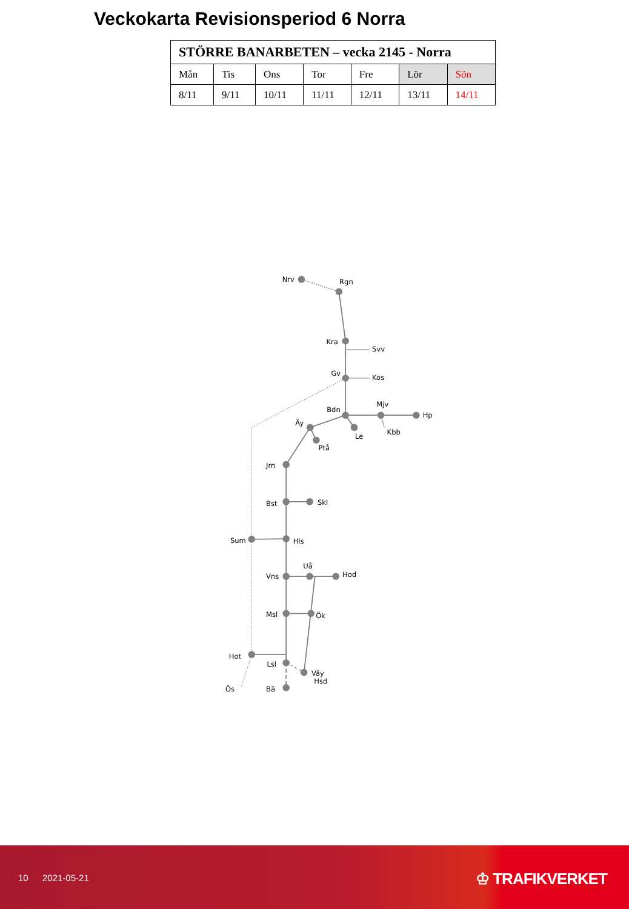Veckokarta Revisionsperiod 6 Norra
| STÖRRE BANARBETEN – vecka 2145 - Norra | | | | | | |
| --- | --- | --- | --- | --- | --- | --- |
| Mån | Tis | Ons | Tor | Fre | Lör | Sön |
| 8/11 | 9/11 | 10/11 | 11/11 | 12/11 | 13/11 | 14/11 |
Nrv
Rgn
Kra
Svv
Gv
Kos
Mjv
Bdn
Hp
Äy
Le
Kbb
Ptå
Jrn
Bst
Skl
Sum
Hls
Uå
Hod
Vns
Msl
Ök
Hot
Lsl
Väy
Hsd
Ös
Bä
10 2021-05-21 ♔ TRAFIKVERKET